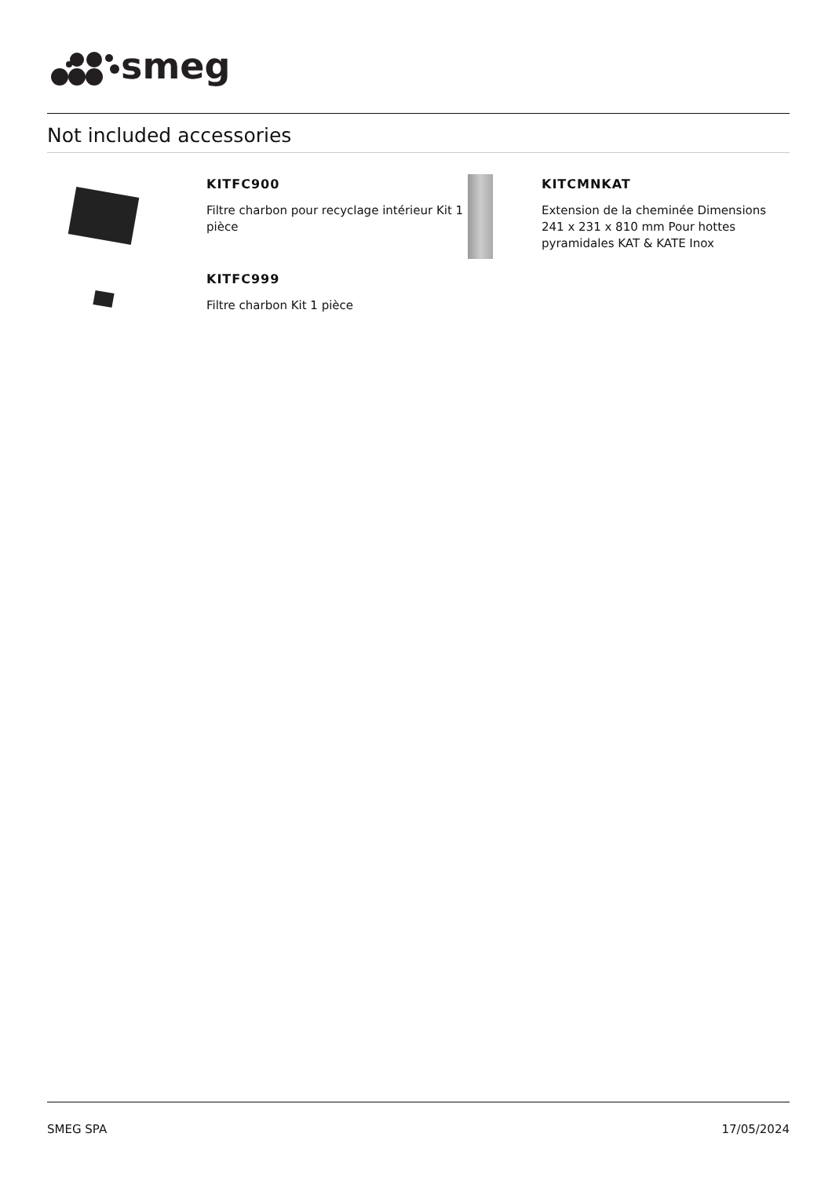smeg
Not included accessories
KITFC900
Filtre charbon pour recyclage intérieur Kit 1 pièce
KITFC999
Filtre charbon Kit 1 pièce
KITCMNKAT
Extension de la cheminée Dimensions 241 x 231 x 810 mm Pour hottes pyramidales KAT & KATE Inox
SMEG SPA 17/05/2024